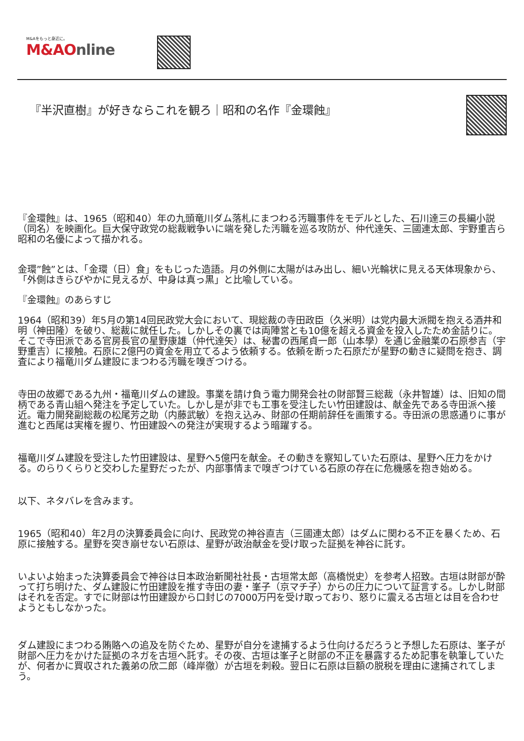M&Aをもっと身近に。
M&AOnline
『半沢直樹』が好きならこれを観ろ｜昭和の名作『金環蝕』
『金環蝕』は、1965（昭和40）年の九頭竜川ダム落札にまつわる汚職事件をモデルとした、石川達三の長編小説（同名）を映画化。巨大保守政党の総裁戦争いに端を発した汚職を巡る攻防が、仲代達矢、三國連太郎、宇野重吉ら昭和の名優によって描かれる。
金環”蝕”とは、「金環（日）食」をもじった造語。月の外側に太陽がはみ出し、細い光輪状に見える天体現象から、「外側はきらびやかに見えるが、中身は真っ黒」と比喩している。
『金環蝕』のあらすじ
1964（昭和39）年5月の第14回民政党大会において、現総裁の寺田政臣（久米明）は党内最大派閥を抱える酒井和明（神田隆）を破り、総裁に就任した。しかしその裏では両陣営とも10億を超える資金を投入したため金詰りに。そこで寺田派である官房長官の星野康雄（仲代達矢）は、秘書の西尾貞一郎（山本學）を通じ金融業の石原参吉（宇野重吉）に接触。石原に2億円の資金を用立てるよう依頼する。依頼を断った石原だが星野の動きに疑問を抱き、調査により福竜川ダム建設にまつわる汚職を嗅ぎつける。
寺田の故郷である九州・福竜川ダムの建設。事業を請け負う電力開発会社の財部賢三総裁（永井智雄）は、旧知の間柄である青山組へ発注を予定していた。しかし是が非でも工事を受注したい竹田建設は、献金先である寺田派へ接近。電力開発副総裁の松尾芳之助（内藤武敏）を抱え込み、財部の任期前辞任を画策する。寺田派の思惑通りに事が進むと西尾は実権を握り、竹田建設への発注が実現するよう暗躍する。
福竜川ダム建設を受注した竹田建設は、星野へ5億円を献金。その動きを察知していた石原は、星野へ圧力をかける。のらりくらりと交わした星野だったが、内部事情まで嗅ぎつけている石原の存在に危機感を抱き始める。
以下、ネタバレを含みます。
1965（昭和40）年2月の決算委員会に向け、民政党の神谷直吉（三國連太郎）はダムに関わる不正を暴くため、石原に接触する。星野を突き崩せない石原は、星野が政治献金を受け取った証拠を神谷に託す。
いよいよ始まった決算委員会で神谷は日本政治新聞社社長・古垣常太郎（高橋悦史）を参考人招致。古垣は財部が酔って打ち明けた、ダム建設に竹田建設を推す寺田の妻・峯子（京マチ子）からの圧力について証言する。しかし財部はそれを否定。すでに財部は竹田建設から口封じの7000万円を受け取っており、怒りに震える古垣とは目を合わせようともしなかった。
ダム建設にまつわる賄賂への追及を防ぐため、星野が自分を逮捕するよう仕向けるだろうと予想した石原は、峯子が財部へ圧力をかけた証拠のネガを古垣へ託す。その夜、古垣は峯子と財部の不正を暴露するため記事を執筆していたが、何者かに買収された義弟の欣二郎（峰岸徹）が古垣を刺殺。翌日に石原は巨額の脱税を理由に逮捕されてしまう。